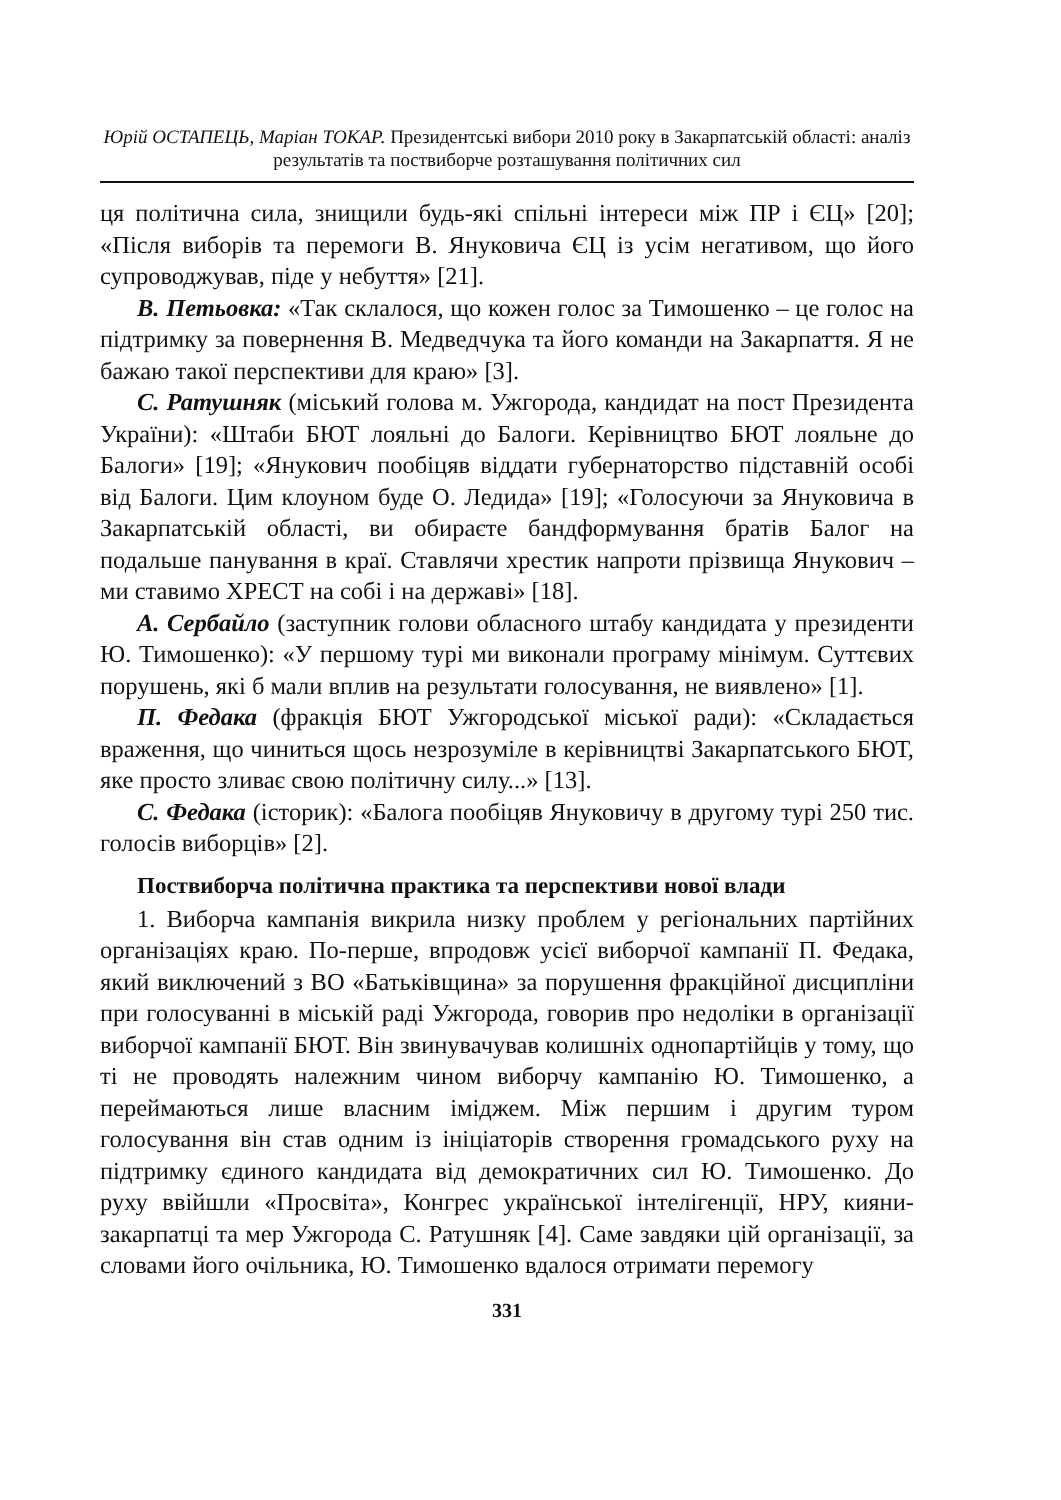Юрій ОСТАПЕЦЬ, Маріан ТОКАР. Президентські вибори 2010 року в Закарпатській області: аналіз результатів та поствиборче розташування політичних сил
ця політична сила, знищили будь-які спільні інтереси між ПР і ЄЦ» [20]; «Після виборів та перемоги В. Януковича ЄЦ із усім негативом, що його супроводжував, піде у небуття» [21].
В. Петьовка: «Так склалося, що кожен голос за Тимошенко – це голос на підтримку за повернення В. Медведчука та його команди на Закарпаття. Я не бажаю такої перспективи для краю» [3].
С. Ратушняк (міський голова м. Ужгорода, кандидат на пост Президента України): «Штаби БЮТ лояльні до Балоги. Керівництво БЮТ лояльне до Балоги» [19]; «Янукович пообіцяв віддати губернаторство підставній особі від Балоги. Цим клоуном буде О. Ледида» [19]; «Голосуючи за Януковича в Закарпатській області, ви обираєте бандформування братів Балог на подальше панування в краї. Ставлячи хрестик напроти прізвища Янукович – ми ставимо ХРЕСТ на собі і на державі» [18].
А. Сербайло (заступник голови обласного штабу кандидата у президенти Ю. Тимошенко): «У першому турі ми виконали програму мінімум. Суттєвих порушень, які б мали вплив на результати голосування, не виявлено» [1].
П. Федака (фракція БЮТ Ужгородської міської ради): «Складається враження, що чиниться щось незрозуміле в керівництві Закарпатського БЮТ, яке просто зливає свою політичну силу...» [13].
С. Федака (історик): «Балога пообіцяв Януковичу в другому турі 250 тис. голосів виборців» [2].
Поствиборча політична практика та перспективи нової влади
1. Виборча кампанія викрила низку проблем у регіональних партійних організаціях краю. По-перше, впродовж усієї виборчої кампанії П. Федака, який виключений з ВО «Батьківщина» за порушення фракційної дисципліни при голосуванні в міській раді Ужгорода, говорив про недоліки в організації виборчої кампанії БЮТ. Він звинувачував колишніх однопартійців у тому, що ті не проводять належним чином виборчу кампанію Ю. Тимошенко, а переймаються лише власним іміджем. Між першим і другим туром голосування він став одним із ініціаторів створення громадського руху на підтримку єдиного кандидата від демократичних сил Ю. Тимошенко. До руху ввійшли «Просвіта», Конгрес української інтелігенції, НРУ, кияни-закарпатці та мер Ужгорода С. Ратушняк [4]. Саме завдяки цій організації, за словами його очільника, Ю. Тимошенко вдалося отримати перемогу
331